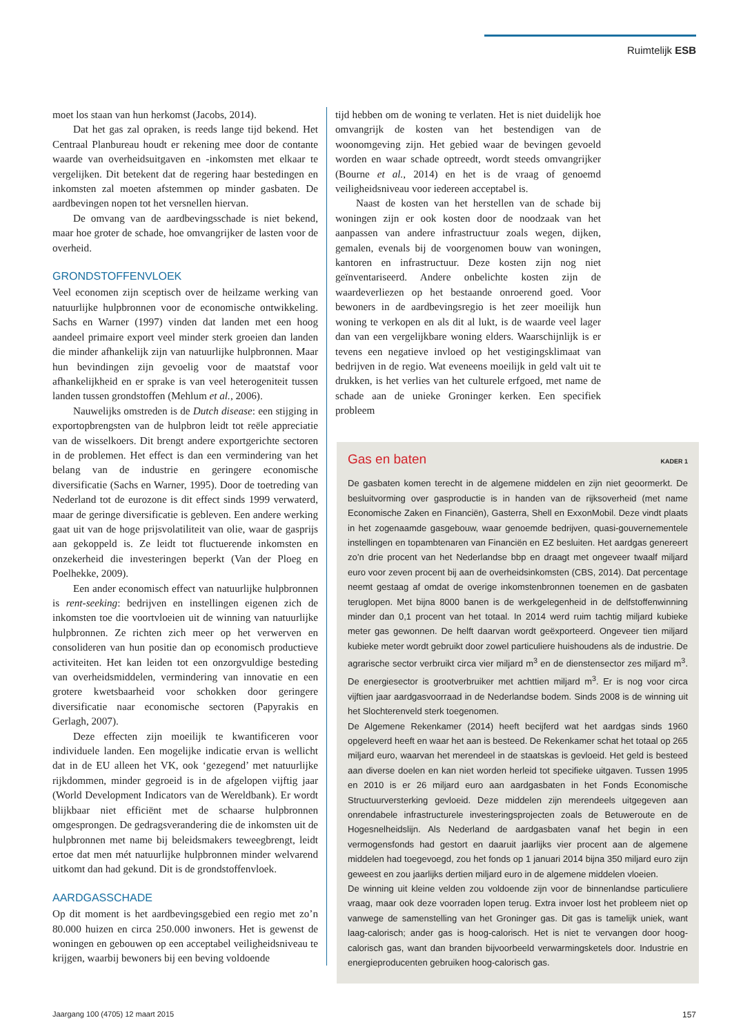Ruimtelijk ESB
moet los staan van hun herkomst (Jacobs, 2014).
Dat het gas zal opraken, is reeds lange tijd bekend. Het Centraal Planbureau houdt er rekening mee door de contante waarde van overheidsuitgaven en -inkomsten met elkaar te vergelijken. Dit betekent dat de regering haar bestedingen en inkomsten zal moeten afstemmen op minder gasbaten. De aardbevingen nopen tot het versnellen hiervan.
De omvang van de aardbevingsschade is niet bekend, maar hoe groter de schade, hoe omvangrijker de lasten voor de overheid.
GRONDSTOFFENVLOEK
Veel economen zijn sceptisch over de heilzame werking van natuurlijke hulpbronnen voor de economische ontwikkeling. Sachs en Warner (1997) vinden dat landen met een hoog aandeel primaire export veel minder sterk groeien dan landen die minder afhankelijk zijn van natuurlijke hulpbronnen. Maar hun bevindingen zijn gevoelig voor de maatstaf voor afhankelijkheid en er sprake is van veel heterogeniteit tussen landen tussen grondstoffen (Mehlum et al., 2006).
Nauwelijks omstreden is de Dutch disease: een stijging in exportopbrengsten van de hulpbron leidt tot reële appreciatie van de wisselkoers. Dit brengt andere exportgerichte sectoren in de problemen. Het effect is dan een vermindering van het belang van de industrie en geringere economische diversificatie (Sachs en Warner, 1995). Door de toetreding van Nederland tot de eurozone is dit effect sinds 1999 verwaterd, maar de geringe diversificatie is gebleven. Een andere werking gaat uit van de hoge prijsvolatiliteit van olie, waar de gasprijs aan gekoppeld is. Ze leidt tot fluctuerende inkomsten en onzekerheid die investeringen beperkt (Van der Ploeg en Poelhekke, 2009).
Een ander economisch effect van natuurlijke hulpbronnen is rent-seeking: bedrijven en instellingen eigenen zich de inkomsten toe die voortvloeien uit de winning van natuurlijke hulpbronnen. Ze richten zich meer op het verwerven en consolideren van hun positie dan op economisch productieve activiteiten. Het kan leiden tot een onzorgvuldige besteding van overheidsmiddelen, vermindering van innovatie en een grotere kwetsbaarheid voor schokken door geringere diversificatie naar economische sectoren (Papyrakis en Gerlagh, 2007).
Deze effecten zijn moeilijk te kwantificeren voor individuele landen. Een mogelijke indicatie ervan is wellicht dat in de EU alleen het VK, ook ‘gezegend’ met natuurlijke rijkdommen, minder gegroeid is in de afgelopen vijftig jaar (World Development Indicators van de Wereldbank). Er wordt blijkbaar niet efficiënt met de schaarse hulpbronnen omgesprongen. De gedragsverandering die de inkomsten uit de hulpbronnen met name bij beleidsmakers teweegbrengt, leidt ertoe dat men mét natuurlijke hulpbronnen minder welvarend uitkomt dan had gekund. Dit is de grondstoffenvloek.
AARDGASSCHADE
Op dit moment is het aardbevingsgebied een regio met zo’n 80.000 huizen en circa 250.000 inwoners. Het is gewenst de woningen en gebouwen op een acceptabel veiligheidsniveau te krijgen, waarbij bewoners bij een beving voldoende
tijd hebben om de woning te verlaten. Het is niet duidelijk hoe omvangrijk de kosten van het bestendigen van de woonomgeving zijn. Het gebied waar de bevingen gevoeld worden en waar schade optreedt, wordt steeds omvangrijker (Bourne et al., 2014) en het is de vraag of genoemd veiligheidsniveau voor iedereen acceptabel is.
Naast de kosten van het herstellen van de schade bij woningen zijn er ook kosten door de noodzaak van het aanpassen van andere infrastructuur zoals wegen, dijken, gemalen, evenals bij de voorgenomen bouw van woningen, kantoren en infrastructuur. Deze kosten zijn nog niet geïnventariseerd. Andere onbelichte kosten zijn de waardeverliezen op het bestaande onroerend goed. Voor bewoners in de aardbevingsregio is het zeer moeilijk hun woning te verkopen en als dit al lukt, is de waarde veel lager dan van een vergelijkbare woning elders. Waarschijnlijk is er tevens een negatieve invloed op het vestigingsklimaat van bedrijven in de regio. Wat eveneens moeilijk in geld valt uit te drukken, is het verlies van het culturele erfgoed, met name de schade aan de unieke Groninger kerken. Een specifiek probleem
Gas en baten KADER 1
De gasbaten komen terecht in de algemene middelen en zijn niet geoormerkt. De besluitvorming over gasproductie is in handen van de rijksoverheid (met name Economische Zaken en Financiën), Gasterra, Shell en ExxonMobil. Deze vindt plaats in het zogenaamde gasgebouw, waar genoemde bedrijven, quasi-gouvernementele instellingen en topambtenaren van Financiën en EZ besluiten. Het aardgas genereert zo’n drie procent van het Nederlandse bbp en draagt met ongeveer twaalf miljard euro voor zeven procent bij aan de overheidsinkomsten (CBS, 2014). Dat percentage neemt gestaag af omdat de overige inkomstenbronnen toenemen en de gasbaten teruglopen. Met bijna 8000 banen is de werkgelegenheid in de delfstoffenwinning minder dan 0,1 procent van het totaal. In 2014 werd ruim tachtig miljard kubieke meter gas gewonnen. De helft daarvan wordt geëxporteerd. Ongeveer tien miljard kubieke meter wordt gebruikt door zowel particuliere huishoudens als de industrie. De agrarische sector verbruikt circa vier miljard m<sup>3</sup> en de dienstensector zes miljard m<sup>3</sup>. De energiesector is grootverbruiker met achttien miljard m<sup>3</sup>. Er is nog voor circa vijftien jaar aardgasvoorraad in de Nederlandse bodem. Sinds 2008 is de winning uit het Slochterenveld sterk toegenomen.
De Algemene Rekenkamer (2014) heeft becijferd wat het aardgas sinds 1960 opgeleverd heeft en waar het aan is besteed. De Rekenkamer schat het totaal op 265 miljard euro, waarvan het merendeel in de staatskas is gevloeid. Het geld is besteed aan diverse doelen en kan niet worden herleid tot specifieke uitgaven. Tussen 1995 en 2010 is er 26 miljard euro aan aardgasbaten in het Fonds Economische Structuurversterking gevloeid. Deze middelen zijn merendeels uitgegeven aan onrendabele infrastructurele investeringsprojecten zoals de Betuweroute en de Hogesnelheidslijn. Als Nederland de aardgasbaten vanaf het begin in een vermogensfonds had gestort en daaruit jaarlijks vier procent aan de algemene middelen had toegevoegd, zou het fonds op 1 januari 2014 bijna 350 miljard euro zijn geweest en zou jaarlijks dertien miljard euro in de algemene middelen vloeien.
De winning uit kleine velden zou voldoende zijn voor de binnenlandse particuliere vraag, maar ook deze voorraden lopen terug. Extra invoer lost het probleem niet op vanwege de samenstelling van het Groninger gas. Dit gas is tamelijk uniek, want laag-calorisch; ander gas is hoog-calorisch. Het is niet te vervangen door hoog-calorisch gas, want dan branden bijvoorbeeld verwarmingsketels door. Industrie en energieproducenten gebruiken hoog-calorisch gas.
Jaargang 100 (4705) 12 maart 2015
157